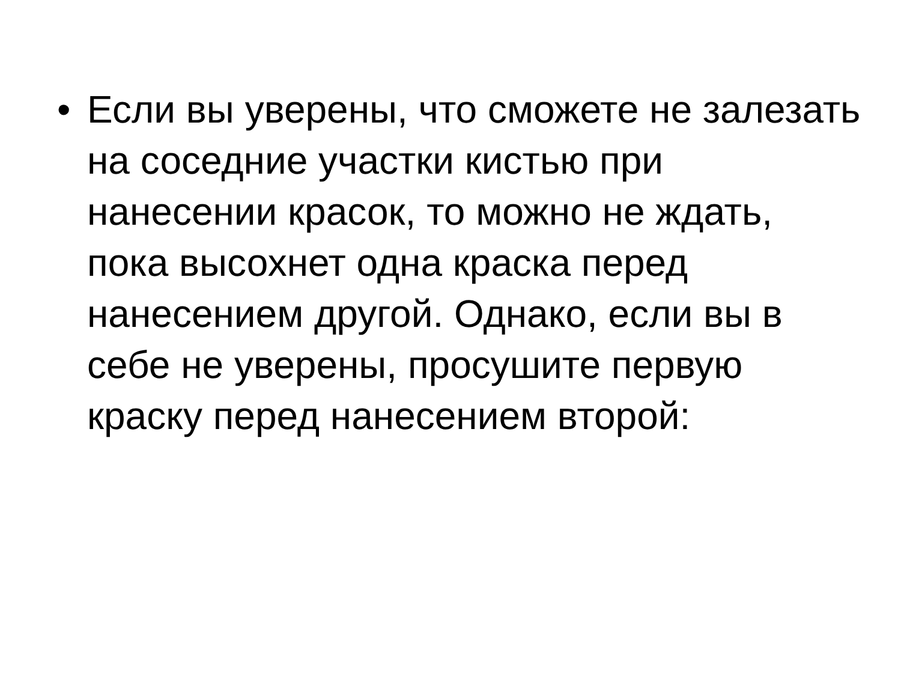• Если вы уверены, что сможете не залезать на соседние участки кистью при нанесении красок, то можно не ждать, пока высохнет одна краска перед нанесением другой. Однако, если вы в себе не уверены, просушите первую краску перед нанесением второй: